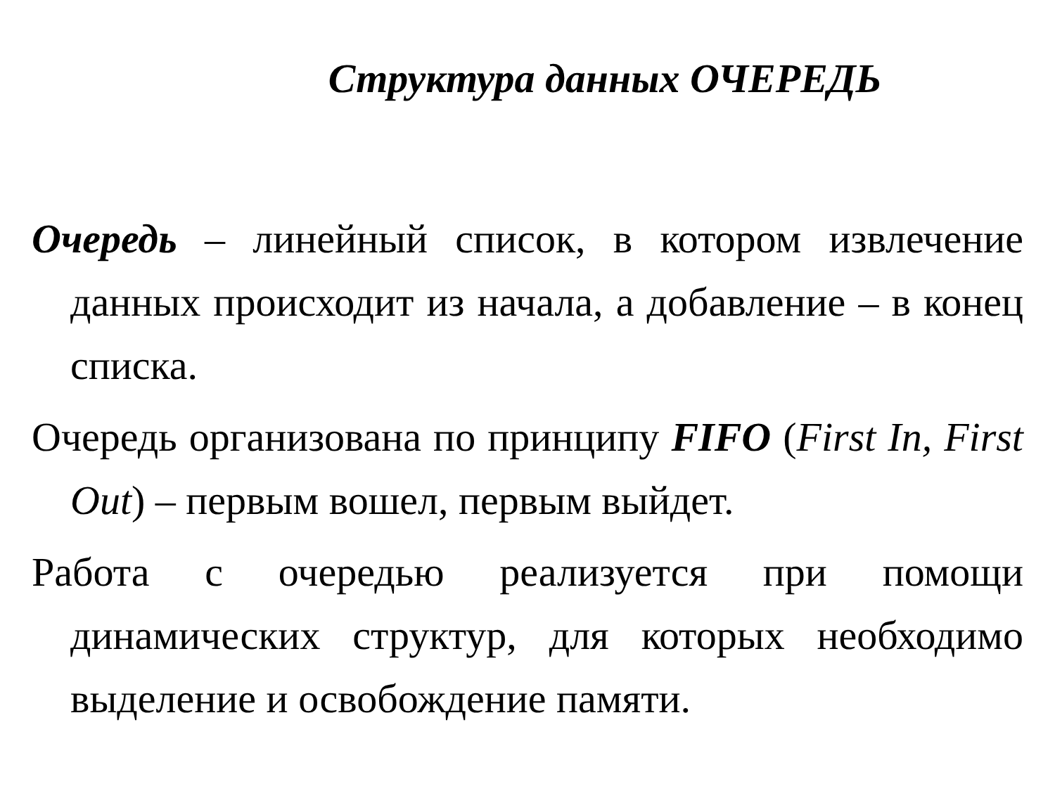Структура данных ОЧЕРЕДЬ
Очередь – линейный список, в котором извлечение данных происходит из начала, а добавление – в конец списка.
Очередь организована по принципу FIFO (First In, First Out) – первым вошел, первым выйдет.
Работа с очередью реализуется при помощи динамических структур, для которых необходимо выделение и освобождение памяти.